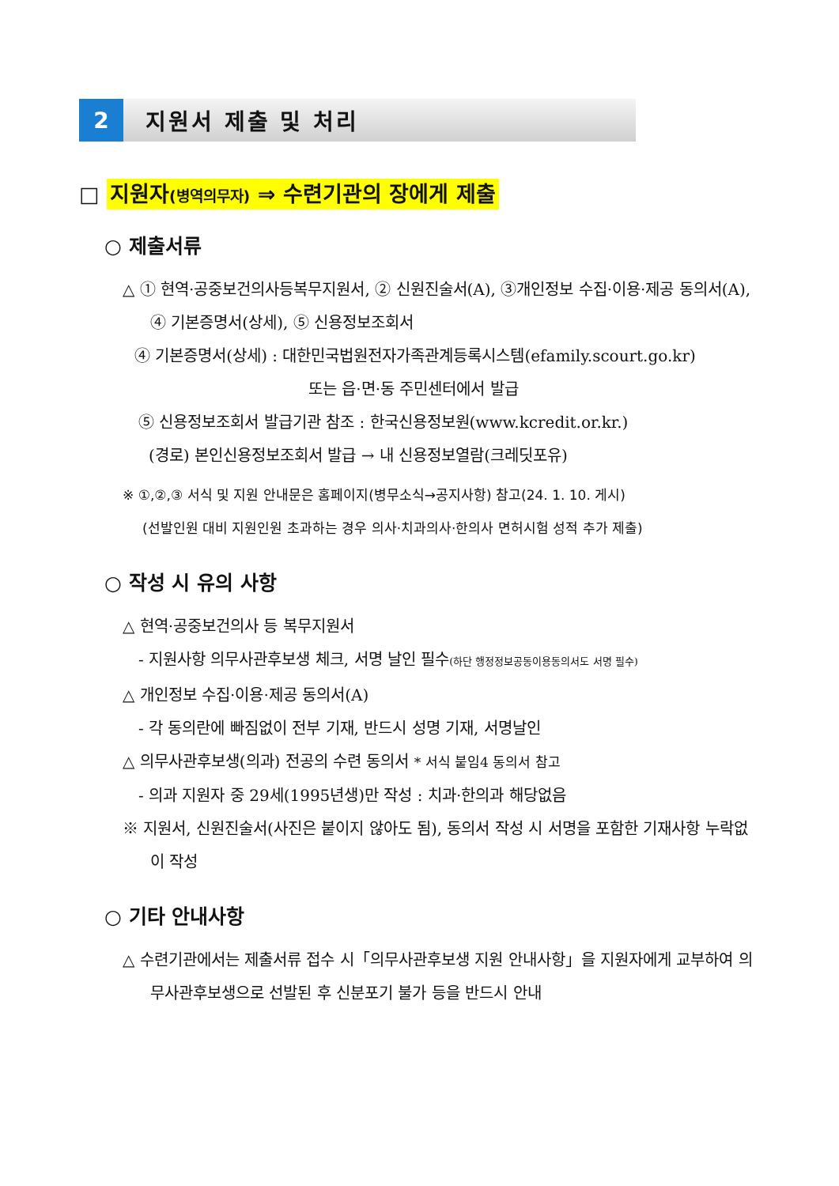2 지원서 제출 및 처리
□ 지원자(병역의무자) ⇒ 수련기관의 장에게 제출
○ 제출서류
△ ① 현역·공중보건의사등복무지원서, ② 신원진술서(A), ③개인정보 수집·이용·제공 동의서(A), ④ 기본증명서(상세), ⑤ 신용정보조회서
④ 기본증명서(상세) : 대한민국법원전자가족관계등록시스템(efamily.scourt.go.kr)
또는 읍·면·동 주민센터에서 발급
⑤ 신용정보조회서 발급기관 참조 : 한국신용정보원(www.kcredit.or.kr.)
(경로) 본인신용정보조회서 발급 → 내 신용정보열람(크레딧포유)
※ ①,②,③ 서식 및 지원 안내문은 홈페이지(병무소식→공지사항) 참고(24. 1. 10. 게시)
(선발인원 대비 지원인원 초과하는 경우 의사·치과의사·한의사 면허시험 성적 추가 제출)
○ 작성 시 유의 사항
△ 현역·공중보건의사 등 복무지원서
- 지원사항 의무사관후보생 체크, 서명 날인 필수(하단 행정정보공동이용동의서도 서명 필수)
△ 개인정보 수집·이용·제공 동의서(A)
- 각 동의란에 빠짐없이 전부 기재, 반드시 성명 기재, 서명날인
△ 의무사관후보생(의과) 전공의 수련 동의서 * 서식 붙임4 동의서 참고
- 의과 지원자 중 29세(1995년생)만 작성 : 치과·한의과 해당없음
※ 지원서, 신원진술서(사진은 붙이지 않아도 됨), 동의서 작성 시 서명을 포함한 기재사항 누락없이 작성
○ 기타 안내사항
△ 수련기관에서는 제출서류 접수 시「의무사관후보생 지원 안내사항」을 지원자에게 교부하여 의무사관후보생으로 선발된 후 신분포기 불가 등을 반드시 안내